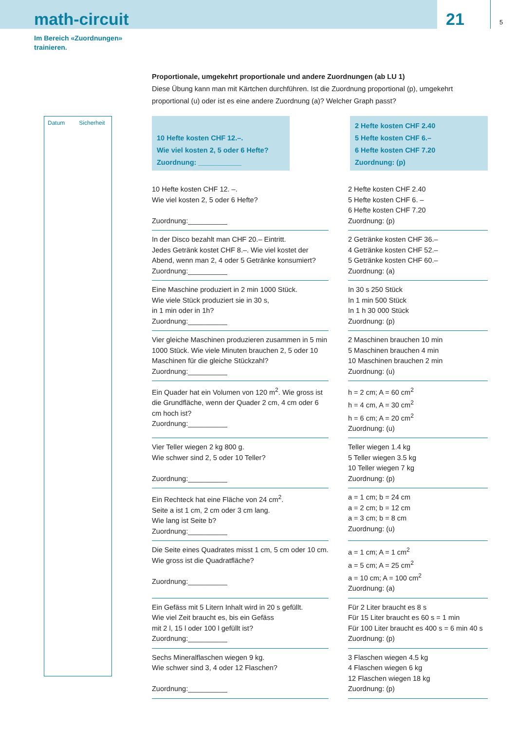math-circuit
21
5
Im Bereich «Zuordnungen»
trainieren.
Datum Sicherheit
Proportionale, umgekehrt proportionale und andere Zuordnungen (ab LU 1)
Diese Übung kann man mit Kärtchen durchführen. Ist die Zuordnung proportional (p), umgekehrt proportional (u) oder ist es eine andere Zuordnung (a)? Welcher Graph passt?
10 Hefte kosten CHF 12.–.
Wie viel kosten 2, 5 oder 6 Hefte?
Zuordnung: ___________
2 Hefte kosten CHF 2.40
5 Hefte kosten CHF 6.–
6 Hefte kosten CHF 7.20
Zuordnung: (p)
| 10 Hefte kosten CHF 12. –. Wie viel kosten 2, 5 oder 6 Hefte? Zuordnung:__________ | 2 Hefte kosten CHF 2.40 5 Hefte kosten CHF 6. – 6 Hefte kosten CHF 7.20 Zuordnung: (p) |
| In der Disco bezahlt man CHF 20.– Eintritt. Jedes Getränk kostet CHF 8.–. Wie viel kostet der Abend, wenn man 2, 4 oder 5 Getränke konsumiert? Zuordnung:__________ | 2 Getränke kosten CHF 36.– 4 Getränke kosten CHF 52.– 5 Getränke kosten CHF 60.– Zuordnung: (a) |
| Eine Maschine produziert in 2 min 1000 Stück. Wie viele Stück produziert sie in 30 s, in 1 min oder in 1h? Zuordnung:__________ | In 30 s 250 Stück In 1 min 500 Stück In 1 h 30 000 Stück Zuordnung: (p) |
| Vier gleiche Maschinen produzieren zusammen in 5 min 1000 Stück. Wie viele Minuten brauchen 2, 5 oder 10 Maschinen für die gleiche Stückzahl? Zuordnung:__________ | 2 Maschinen brauchen 10 min 5 Maschinen brauchen 4 min 10 Maschinen brauchen 2 min Zuordnung: (u) |
| Ein Quader hat ein Volumen von 120 m<sup>2</sup>. Wie gross ist die Grundfläche, wenn der Quader 2 cm, 4 cm oder 6 cm hoch ist? Zuordnung:__________ | h = 2 cm; A = 60 cm<sup>2</sup> h = 4 cm, A = 30 cm<sup>2</sup> h = 6 cm; A = 20 cm<sup>2</sup> Zuordnung: (u) |
| Vier Teller wiegen 2 kg 800 g. Wie schwer sind 2, 5 oder 10 Teller? Zuordnung:__________ | Teller wiegen 1.4 kg 5 Teller wiegen 3.5 kg 10 Teller wiegen 7 kg Zuordnung: (p) |
| Ein Rechteck hat eine Fläche von 24 cm<sup>2</sup>. Seite a ist 1 cm, 2 cm oder 3 cm lang. Wie lang ist Seite b? Zuordnung:__________ | a = 1 cm; b = 24 cm a = 2 cm; b = 12 cm a = 3 cm; b = 8 cm Zuordnung: (u) |
| Die Seite eines Quadrates misst 1 cm, 5 cm oder 10 cm. Wie gross ist die Quadratfläche? Zuordnung:__________ | a = 1 cm; A = 1 cm<sup>2</sup> a = 5 cm; A = 25 cm<sup>2</sup> a = 10 cm; A = 100 cm<sup>2</sup> Zuordnung: (a) |
| Ein Gefäss mit 5 Litern Inhalt wird in 20 s gefüllt. Wie viel Zeit braucht es, bis ein Gefäss mit 2 l, 15 l oder 100 l gefüllt ist? Zuordnung:__________ | Für 2 Liter braucht es 8 s Für 15 Liter braucht es 60 s = 1 min Für 100 Liter braucht es 400 s = 6 min 40 s Zuordnung: (p) |
| Sechs Mineralflaschen wiegen 9 kg. Wie schwer sind 3, 4 oder 12 Flaschen? Zuordnung:__________ | 3 Flaschen wiegen 4.5 kg 4 Flaschen wiegen 6 kg 12 Flaschen wiegen 18 kg Zuordnung: (p) |